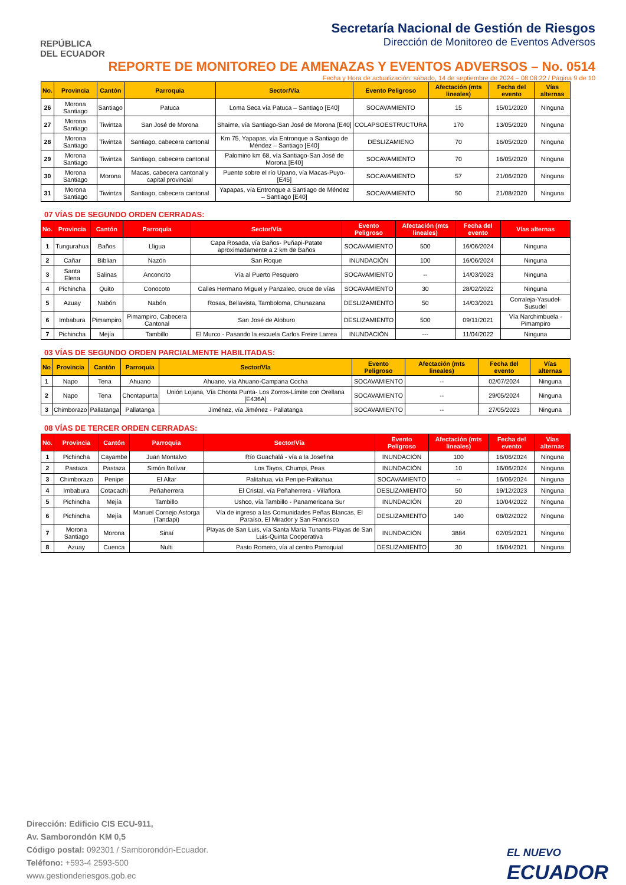REPÚBLICA
DEL ECUADOR
Secretaría Nacional de Gestión de Riesgos
Dirección de Monitoreo de Eventos Adversos
REPORTE DE MONITOREO DE AMENAZAS Y EVENTOS ADVERSOS – No. 0514
Fecha y Hora de actualización: sábado, 14 de septiembre de 2024 – 08:08:22 / Página 9 de 10
| No. | Provincia | Cantón | Parroquia | Sector/Vía | Evento Peligroso | Afectación (mts lineales) | Fecha del evento | Vías alternas |
| --- | --- | --- | --- | --- | --- | --- | --- | --- |
| 26 | Morona Santiago | Santiago | Patuca | Loma Seca vía Patuca – Santiago [E40] | SOCAVAMIENTO | 15 | 15/01/2020 | Ninguna |
| 27 | Morona Santiago | Tiwintza | San José de Morona | Shaime, vía Santiago-San José de Morona [E40] | COLAPSOESTRUCTURA | 170 | 13/05/2020 | Ninguna |
| 28 | Morona Santiago | Tiwintza | Santiago, cabecera cantonal | Km 75, Yapapas, vía Entronque a Santiago de Méndez – Santiago [E40] | DESLIZAMIENO | 70 | 16/05/2020 | Ninguna |
| 29 | Morona Santiago | Tiwintza | Santiago, cabecera cantonal | Palomino km 68, vía Santiago-San José de Morona [E40] | SOCAVAMIENTO | 70 | 16/05/2020 | Ninguna |
| 30 | Morona Santiago | Morona | Macas, cabecera cantonal y capital provincial | Puente sobre el río Upano, vía Macas-Puyo-[E45] | SOCAVAMIENTO | 57 | 21/06/2020 | Ninguna |
| 31 | Morona Santiago | Tiwintza | Santiago, cabecera cantonal | Yapapas, vía Entronque a Santiago de Méndez – Santiago [E40] | SOCAVAMIENTO | 50 | 21/08/2020 | Ninguna |
07 VÍAS DE SEGUNDO ORDEN CERRADAS:
| No. | Provincia | Cantón | Parroquia | Sector/Vía | Evento Peligroso | Afectación (mts lineales) | Fecha del evento | Vías alternas |
| --- | --- | --- | --- | --- | --- | --- | --- | --- |
| 1 | Tungurahua | Baños | Lligua | Capa Rosada, vía Baños- Puñapi-Patate aproximadamente a 2 km de Baños | SOCAVAMIENTO | 500 | 16/06/2024 | Ninguna |
| 2 | Cañar | Biblian | Nazón | San Roque | INUNDACIÓN | 100 | 16/06/2024 | Ninguna |
| 3 | Santa Elena | Salinas | Anconcito | Vía al Puerto Pesquero | SOCAVAMIENTO | -- | 14/03/2023 | Ninguna |
| 4 | Pichincha | Quito | Conocoto | Calles Hermano Miguel y Panzaleo, cruce de vías | SOCAVAMIENTO | 30 | 28/02/2022 | Ninguna |
| 5 | Azuay | Nabón | Nabón | Rosas, Bellavista, Tamboloma, Chunazana | DESLIZAMIENTO | 50 | 14/03/2021 | Corraleja-Yasudel-Susudel |
| 6 | Imbabura | Pimampiro | Pimampiro, Cabecera Cantonal | San José de Aloburo | DESLIZAMIENTO | 500 | 09/11/2021 | Vía Narchimbuela - Pimampiro |
| 7 | Pichincha | Mejía | Tambillo | El Murco - Pasando la escuela Carlos Freire Larrea | INUNDACIÓN | --- | 11/04/2022 | Ninguna |
03 VÍAS DE SEGUNDO ORDEN PARCIALMENTE HABILITADAS:
| No | Provincia | Cantón | Parroquia | Sector/Vía | Evento Peligroso | Afectación (mts lineales) | Fecha del evento | Vías alternas |
| --- | --- | --- | --- | --- | --- | --- | --- | --- |
| 1 | Napo | Tena | Ahuano | Ahuano, vía Ahuano-Campana Cocha | SOCAVAMIENTO | -- | 02/07/2024 | Ninguna |
| 2 | Napo | Tena | Chontapunta | Unión Lojana, Vía Chonta Punta- Los Zorros-Límite con Orellana [E436A] | SOCAVAMIENTO | -- | 29/05/2024 | Ninguna |
| 3 | Chimborazo | Pallatanga | Pallatanga | Jiménez, vía Jiménez - Pallatanga | SOCAVAMIENTO | -- | 27/05/2023 | Ninguna |
08 VÍAS DE TERCER ORDEN CERRADAS:
| No. | Provincia | Cantón | Parroquia | Sector/Vía | Evento Peligroso | Afectación (mts lineales) | Fecha del evento | Vías alternas |
| --- | --- | --- | --- | --- | --- | --- | --- | --- |
| 1 | Pichincha | Cayambe | Juan Montalvo | Río Guachalá - vía a la Josefina | INUNDACIÓN | 100 | 16/06/2024 | Ninguna |
| 2 | Pastaza | Pastaza | Simón Bolívar | Los Tayos, Chumpi, Peas | INUNDACIÓN | 10 | 16/06/2024 | Ninguna |
| 3 | Chimborazo | Penipe | El Altar | Palitahua, vía Penipe-Palitahua | SOCAVAMIENTO | -- | 16/06/2024 | Ninguna |
| 4 | Imbabura | Cotacachi | Peñaherrera | El Cristal, vía Peñaherrera - Villaflora | DESLIZAMIENTO | 50 | 19/12/2023 | Ninguna |
| 5 | Pichincha | Mejía | Tambillo | Ushco, vía Tambillo - Panamericana Sur | INUNDACIÓN | 20 | 10/04/2022 | Ninguna |
| 6 | Pichincha | Mejía | Manuel Cornejo Astorga (Tandapi) | Vía de ingreso a las Comunidades Peñas Blancas, El Paraíso, El Mirador y San Francisco | DESLIZAMIENTO | 140 | 08/02/2022 | Ninguna |
| 7 | Morona Santiago | Morona | Sinaí | Playas de San Luis, vía Santa María Tunants-Playas de San Luis-Quinta Cooperativa | INUNDACIÓN | 3884 | 02/05/2021 | Ninguna |
| 8 | Azuay | Cuenca | Nulti | Pasto Romero, vía al centro Parroquial | DESLIZAMIENTO | 30 | 16/04/2021 | Ninguna |
Dirección: Edificio CIS ECU-911,
Av. Samborondón KM 0,5
Código postal: 092301 / Samborondón-Ecuador.
Teléfono: +593-4 2593-500
www.gestionderiesgos.gob.ec
EL NUEVO
ECUADOR